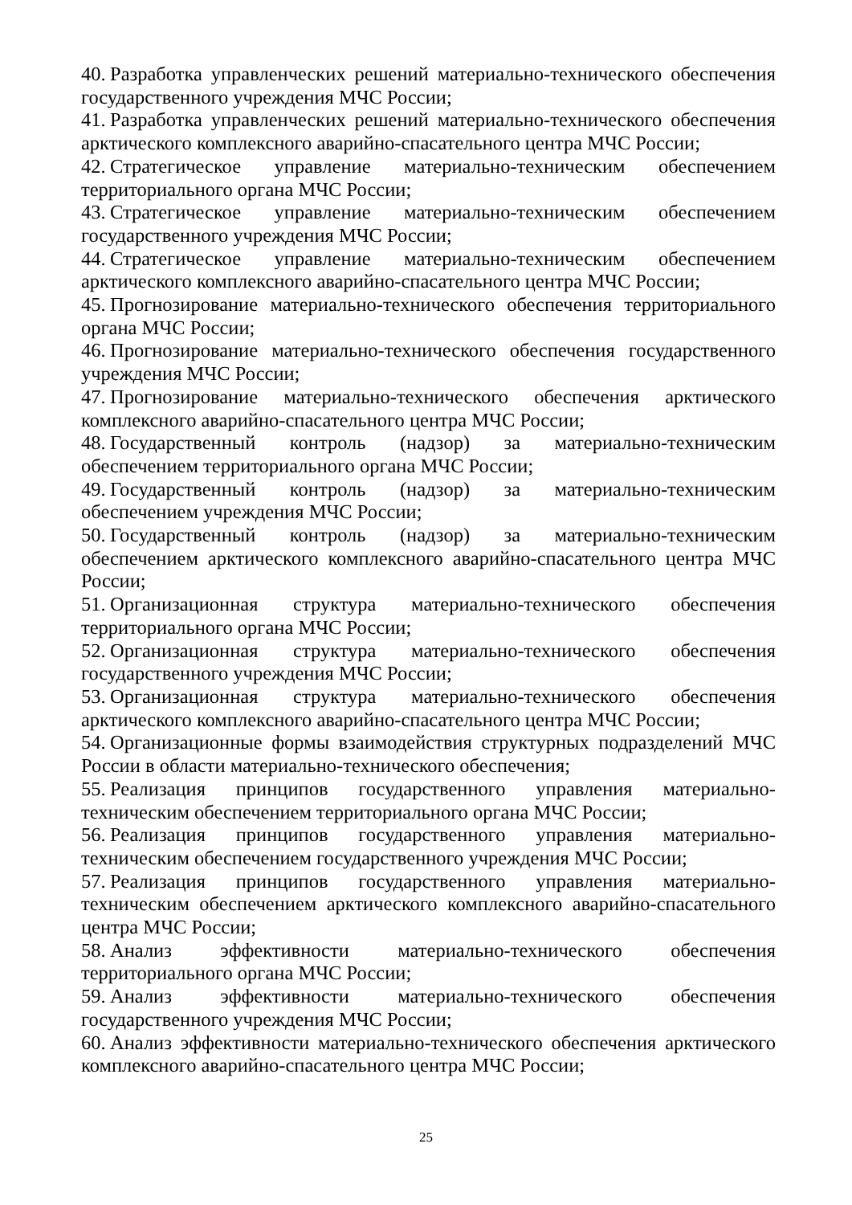40. Разработка управленческих решений материально-технического обеспечения государственного учреждения МЧС России;
41. Разработка управленческих решений материально-технического обеспечения арктического комплексного аварийно-спасательного центра МЧС России;
42. Стратегическое управление материально-техническим обеспечением территориального органа МЧС России;
43. Стратегическое управление материально-техническим обеспечением государственного учреждения МЧС России;
44. Стратегическое управление материально-техническим обеспечением арктического комплексного аварийно-спасательного центра МЧС России;
45. Прогнозирование материально-технического обеспечения территориального органа МЧС России;
46. Прогнозирование материально-технического обеспечения государственного учреждения МЧС России;
47. Прогнозирование материально-технического обеспечения арктического комплексного аварийно-спасательного центра МЧС России;
48. Государственный контроль (надзор) за материально-техническим обеспечением территориального органа МЧС России;
49. Государственный контроль (надзор) за материально-техническим обеспечением учреждения МЧС России;
50. Государственный контроль (надзор) за материально-техническим обеспечением арктического комплексного аварийно-спасательного центра МЧС России;
51. Организационная структура материально-технического обеспечения территориального органа МЧС России;
52. Организационная структура материально-технического обеспечения государственного учреждения МЧС России;
53. Организационная структура материально-технического обеспечения арктического комплексного аварийно-спасательного центра МЧС России;
54. Организационные формы взаимодействия структурных подразделений МЧС России в области материально-технического обеспечения;
55. Реализация принципов государственного управления материально-техническим обеспечением территориального органа МЧС России;
56. Реализация принципов государственного управления материально-техническим обеспечением государственного учреждения МЧС России;
57. Реализация принципов государственного управления материально-техническим обеспечением арктического комплексного аварийно-спасательного центра МЧС России;
58. Анализ эффективности материально-технического обеспечения территориального органа МЧС России;
59. Анализ эффективности материально-технического обеспечения государственного учреждения МЧС России;
60. Анализ эффективности материально-технического обеспечения арктического комплексного аварийно-спасательного центра МЧС России;
25